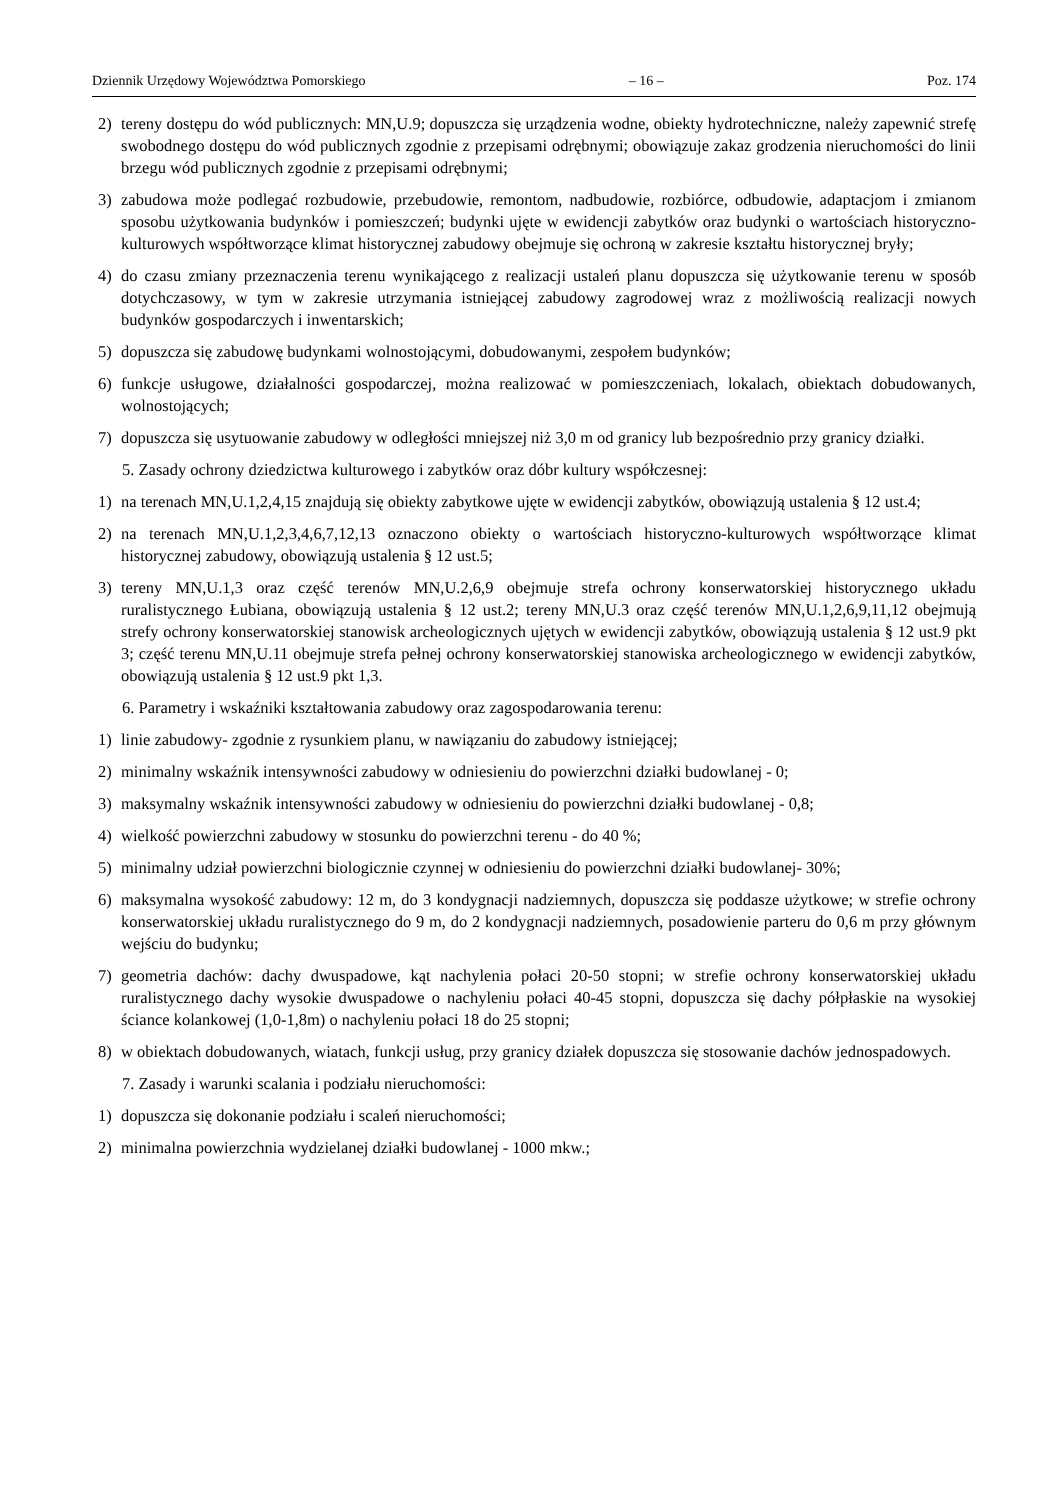Dziennik Urzędowy Województwa Pomorskiego – 16 – Poz. 174
2) tereny dostępu do wód publicznych: MN,U.9; dopuszcza się urządzenia wodne, obiekty hydrotechniczne, należy zapewnić strefę swobodnego dostępu do wód publicznych zgodnie z przepisami odrębnymi; obowiązuje zakaz grodzenia nieruchomości do linii brzegu wód publicznych zgodnie z przepisami odrębnymi;
3) zabudowa może podlegać rozbudowie, przebudowie, remontom, nadbudowie, rozbiórce, odbudowie, adaptacjom i zmianom sposobu użytkowania budynków i pomieszczeń; budynki ujęte w ewidencji zabytków oraz budynki o wartościach historyczno-kulturowych współtworzące klimat historycznej zabudowy obejmuje się ochroną w zakresie kształtu historycznej bryły;
4) do czasu zmiany przeznaczenia terenu wynikającego z realizacji ustaleń planu dopuszcza się użytkowanie terenu w sposób dotychczasowy, w tym w zakresie utrzymania istniejącej zabudowy zagrodowej wraz z możliwością realizacji nowych budynków gospodarczych i inwentarskich;
5) dopuszcza się zabudowę budynkami wolnostojącymi, dobudowanymi, zespołem budynków;
6) funkcje usługowe, działalności gospodarczej, można realizować w pomieszczeniach, lokalach, obiektach dobudowanych, wolnostojących;
7) dopuszcza się usytuowanie zabudowy w odległości mniejszej niż 3,0 m od granicy lub bezpośrednio przy granicy działki.
5. Zasady ochrony dziedzictwa kulturowego i zabytków oraz dóbr kultury współczesnej:
1) na terenach MN,U.1,2,4,15 znajdują się obiekty zabytkowe ujęte w ewidencji zabytków, obowiązują ustalenia § 12 ust.4;
2) na terenach MN,U.1,2,3,4,6,7,12,13 oznaczono obiekty o wartościach historyczno-kulturowych współtworzące klimat historycznej zabudowy, obowiązują ustalenia § 12 ust.5;
3) tereny MN,U.1,3 oraz część terenów MN,U.2,6,9 obejmuje strefa ochrony konserwatorskiej historycznego układu ruralistycznego Łubiana, obowiązują ustalenia § 12 ust.2; tereny MN,U.3 oraz część terenów MN,U.1,2,6,9,11,12 obejmują strefy ochrony konserwatorskiej stanowisk archeologicznych ujętych w ewidencji zabytków, obowiązują ustalenia § 12 ust.9 pkt 3; część terenu MN,U.11 obejmuje strefa pełnej ochrony konserwatorskiej stanowiska archeologicznego w ewidencji zabytków, obowiązują ustalenia § 12 ust.9 pkt 1,3.
6. Parametry i wskaźniki kształtowania zabudowy oraz zagospodarowania terenu:
1) linie zabudowy- zgodnie z rysunkiem planu, w nawiązaniu do zabudowy istniejącej;
2) minimalny wskaźnik intensywności zabudowy w odniesieniu do powierzchni działki budowlanej - 0;
3) maksymalny wskaźnik intensywności zabudowy w odniesieniu do powierzchni działki budowlanej - 0,8;
4) wielkość powierzchni zabudowy w stosunku do powierzchni terenu - do 40 %;
5) minimalny udział powierzchni biologicznie czynnej w odniesieniu do powierzchni działki budowlanej- 30%;
6) maksymalna wysokość zabudowy: 12 m, do 3 kondygnacji nadziemnych, dopuszcza się poddasze użytkowe; w strefie ochrony konserwatorskiej układu ruralistycznego do 9 m, do 2 kondygnacji nadziemnych, posadowienie parteru do 0,6 m przy głównym wejściu do budynku;
7) geometria dachów: dachy dwuspadowe, kąt nachylenia połaci 20-50 stopni; w strefie ochrony konserwatorskiej układu ruralistycznego dachy wysokie dwuspadowe o nachyleniu połaci 40-45 stopni, dopuszcza się dachy półpłaskie na wysokiej ściance kolankowej (1,0-1,8m) o nachyleniu połaci 18 do 25 stopni;
8) w obiektach dobudowanych, wiatach, funkcji usług, przy granicy działek dopuszcza się stosowanie dachów jednospadowych.
7. Zasady i warunki scalania i podziału nieruchomości:
1) dopuszcza się dokonanie podziału i scaleń nieruchomości;
2) minimalna powierzchnia wydzielanej działki budowlanej - 1000 mkw.;